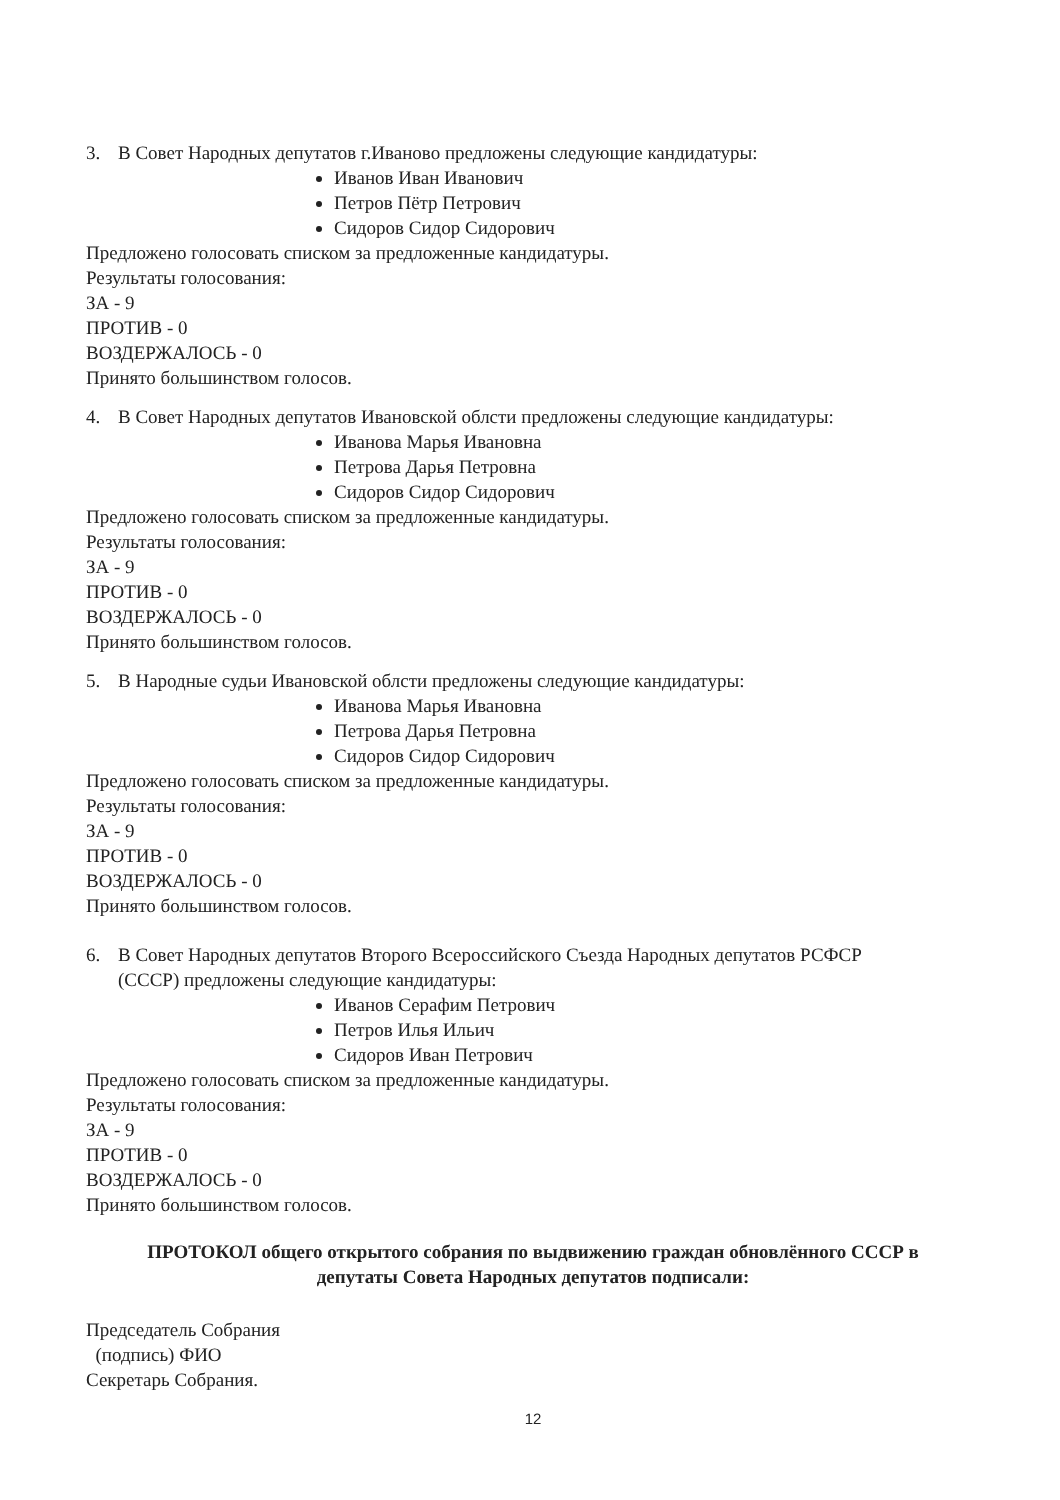3. В Совет Народных депутатов г.Иваново предложены следующие кандидатуры:
Иванов Иван Иванович
Петров Пётр Петрович
Сидоров Сидор Сидорович
Предложено голосовать списком за предложенные кандидатуры.
Результаты голосования:
ЗА - 9
ПРОТИВ - 0
ВОЗДЕРЖАЛОСЬ - 0
Принято большинством голосов.
4. В Совет Народных депутатов Ивановской облсти предложены следующие кандидатуры:
Иванова Марья Ивановна
Петрова Дарья Петровна
Сидоров Сидор Сидорович
Предложено голосовать списком за предложенные кандидатуры.
Результаты голосования:
ЗА - 9
ПРОТИВ - 0
ВОЗДЕРЖАЛОСЬ - 0
Принято большинством голосов.
5. В Народные судьи Ивановской облсти предложены следующие кандидатуры:
Иванова Марья Ивановна
Петрова Дарья Петровна
Сидоров Сидор Сидорович
Предложено голосовать списком за предложенные кандидатуры.
Результаты голосования:
ЗА - 9
ПРОТИВ - 0
ВОЗДЕРЖАЛОСЬ - 0
Принято большинством голосов.
6. В Совет Народных депутатов Второго Всероссийского Съезда Народных депутатов РСФСР
(СССР) предложены следующие кандидатуры:
Иванов Серафим Петрович
Петров Илья Ильич
Сидоров Иван Петрович
Предложено голосовать списком за предложенные кандидатуры.
Результаты голосования:
ЗА - 9
ПРОТИВ - 0
ВОЗДЕРЖАЛОСЬ - 0
Принято большинством голосов.
ПРОТОКОЛ общего открытого собрания по выдвижению граждан обновлённого СССР в
депутаты Совета Народных депутатов подписали:
Председатель Собрания
(подпись) ФИО
Секретарь Собрания.
12